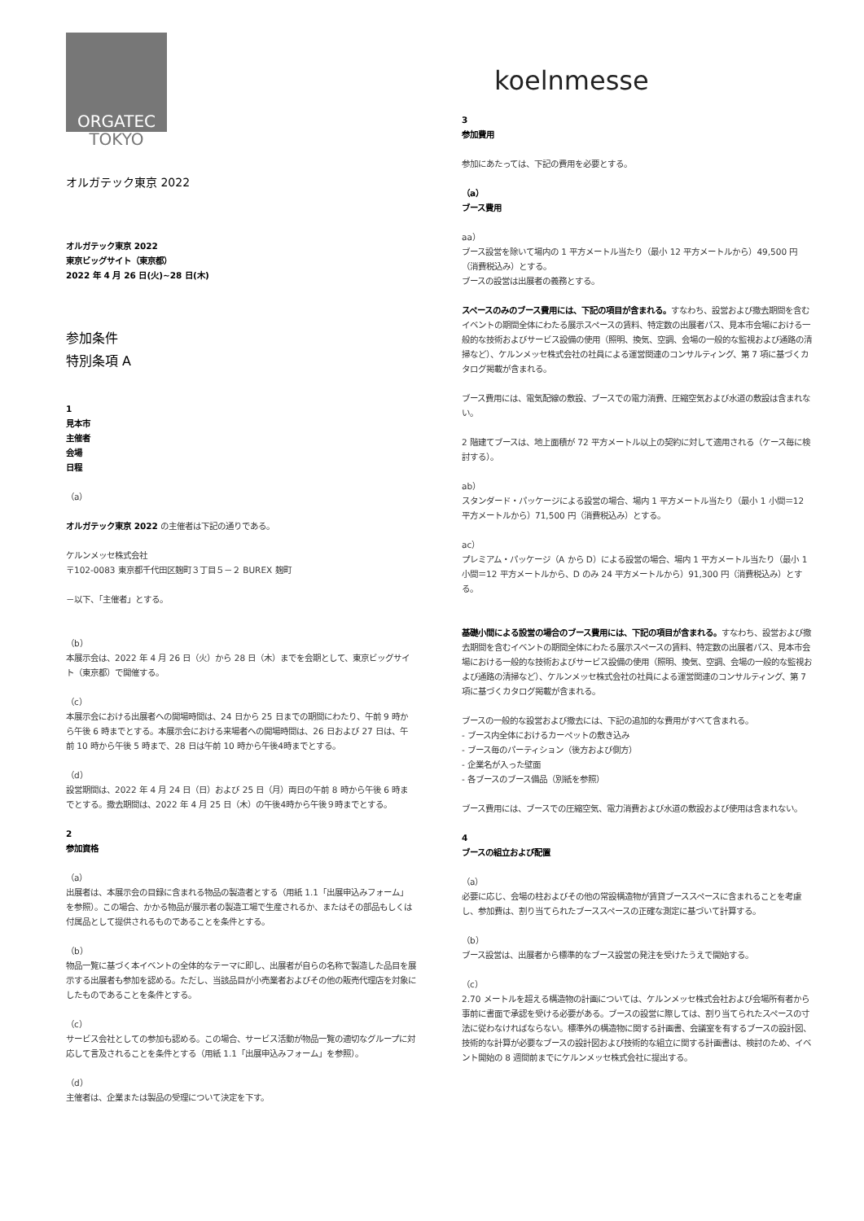ORGATEC
TOKYO
オルガテック東京 2022
オルガテック東京 2022
東京ビッグサイト（東京都）
2022 年 4 月 26 日(火)~28 日(木)
参加条件
特別条項 A
1
見本市
主催者
会場
日程
（a）
オルガテック東京 2022 の主催者は下記の通りである。
ケルンメッセ株式会社
〒102-0083 東京都千代田区麹町３丁目５－２ BUREX 麹町
－以下、「主催者」とする。
（b）
本展示会は、2022 年 4 月 26 日（火）から 28 日（木）までを会期として、東京ビッグサイト（東京都）で開催する。
（c）
本展示会における出展者への開場時間は、24 日から 25 日までの期間にわたり、午前 9 時から午後 6 時までとする。本展示会における来場者への開場時間は、26 日および 27 日は、午前 10 時から午後 5 時まで、28 日は午前 10 時から午後4時までとする。
（d）
設営期間は、2022 年 4 月 24 日（日）および 25 日（月）両日の午前 8 時から午後 6 時までとする。撤去期間は、2022 年 4 月 25 日（木）の午後4時から午後９時までとする。
2
参加資格
（a）
出展者は、本展示会の目録に含まれる物品の製造者とする（用紙 1.1「出展申込みフォーム」を参照）。この場合、かかる物品が展示者の製造工場で生産されるか、またはその部品もしくは付属品として提供されるものであることを条件とする。
（b）
物品一覧に基づく本イベントの全体的なテーマに即し、出展者が自らの名称で製造した品目を展示する出展者も参加を認める。ただし、当該品目が小売業者およびその他の販売代理店を対象にしたものであることを条件とする。
（c）
サービス会社としての参加も認める。この場合、サービス活動が物品一覧の適切なグループに対応して言及されることを条件とする（用紙 1.1「出展申込みフォーム」を参照）。
（d）
主催者は、企業または製品の受理について決定を下す。
koelnmesse
3
参加費用
参加にあたっては、下記の費用を必要とする。
（a）
ブース費用
aa）
ブース設営を除いて場内の 1 平方メートル当たり（最小 12 平方メートルから）49,500 円（消費税込み）とする。
ブースの設営は出展者の義務とする。
スペースのみのブース費用には、下記の項目が含まれる。すなわち、設営および撤去期間を含むイベントの期間全体にわたる展示スペースの賃料、特定数の出展者パス、見本市会場における一般的な技術およびサービス設備の使用（照明、換気、空調、会場の一般的な監視および通路の清掃など）、ケルンメッセ株式会社の社員による運営関連のコンサルティング、第 7 項に基づくカタログ掲載が含まれる。
ブース費用には、電気配線の敷設、ブースでの電力消費、圧縮空気および水道の敷設は含まれない。
2 階建てブースは、地上面積が 72 平方メートル以上の契約に対して適用される（ケース毎に検討する）。
ab）
スタンダード・パッケージによる設営の場合、場内 1 平方メートル当たり（最小 1 小間＝12 平方メートルから）71,500 円（消費税込み）とする。
ac）
プレミアム・パッケージ（A から D）による設営の場合、場内 1 平方メートル当たり（最小 1 小間＝12 平方メートルから、D のみ 24 平方メートルから）91,300 円（消費税込み）とする。
基礎小間による設営の場合のブース費用には、下記の項目が含まれる。すなわち、設営および撤去期間を含むイベントの期間全体にわたる展示スペースの賃料、特定数の出展者パス、見本市会場における一般的な技術およびサービス設備の使用（照明、換気、空調、会場の一般的な監視および通路の清掃など）、ケルンメッセ株式会社の社員による運営関連のコンサルティング、第 7 項に基づくカタログ掲載が含まれる。
ブースの一般的な設営および撤去には、下記の追加的な費用がすべて含まれる。
- ブース内全体におけるカーペットの敷き込み
- ブース毎のパーティション（後方および側方）
- 企業名が入った壁面
- 各ブースのブース備品（別紙を参照）
ブース費用には、ブースでの圧縮空気、電力消費および水道の敷設および使用は含まれない。
4
ブースの組立および配置
（a）
必要に応じ、会場の柱およびその他の常設構造物が賃貸ブーススペースに含まれることを考慮し、参加費は、割り当てられたブーススペースの正確な測定に基づいて計算する。
（b）
ブース設営は、出展者から標準的なブース設営の発注を受けたうえで開始する。
（c）
2.70 メートルを超える構造物の計画については、ケルンメッセ株式会社および会場所有者から事前に書面で承認を受ける必要がある。ブースの設営に際しては、割り当てられたスペースの寸法に従わなければならない。標準外の構造物に関する計画書、会議室を有するブースの設計図、技術的な計算が必要なブースの設計図および技術的な組立に関する計画書は、検討のため、イベント開始の 8 週間前までにケルンメッセ株式会社に提出する。